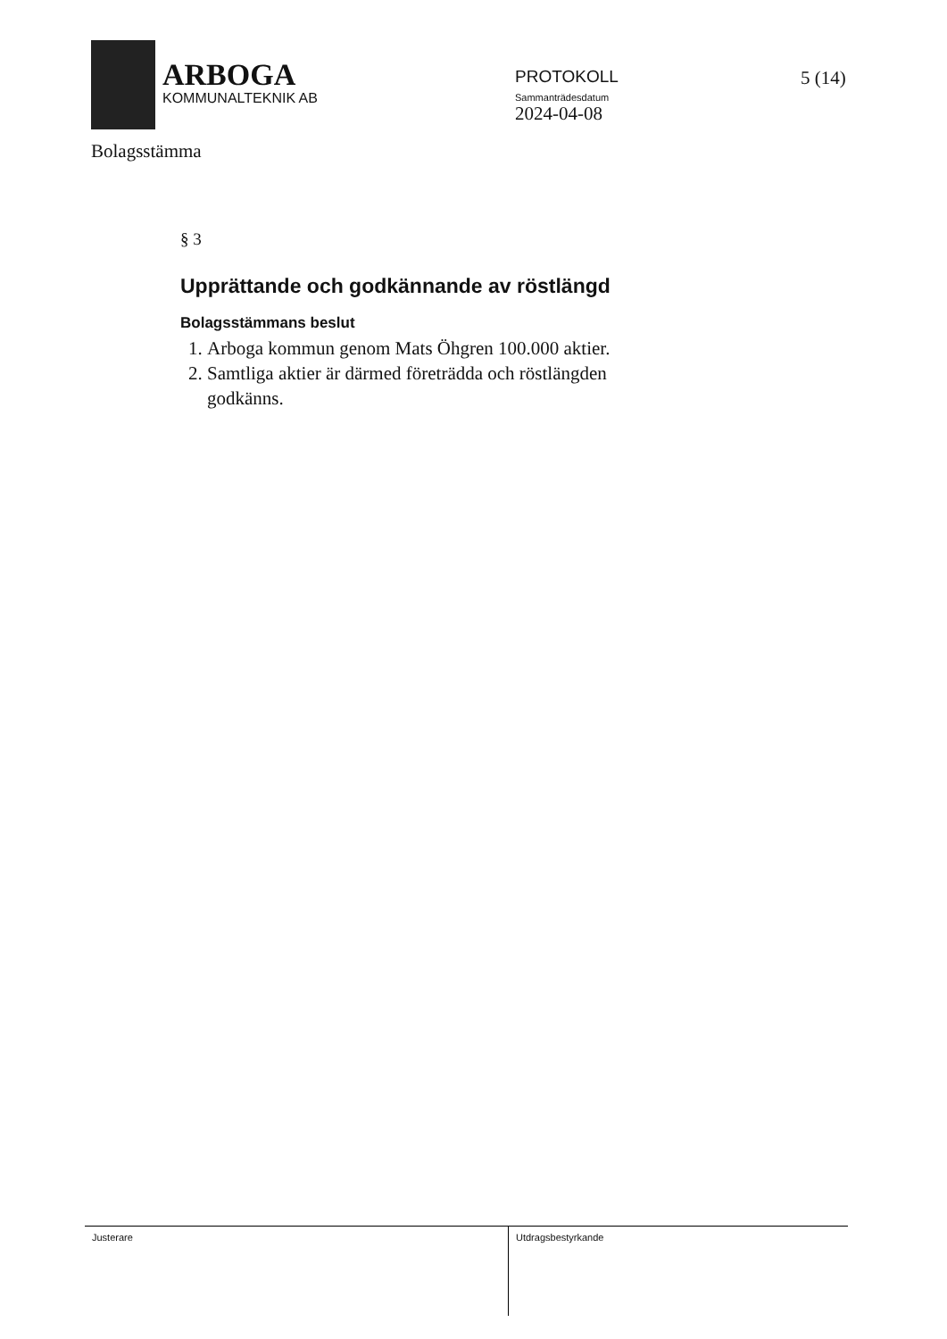ARBOGA
KOMMUNALTEKNIK AB
PROTOKOLL
Sammanträdesdatum
2024-04-08
5 (14)
Bolagsstämma
§ 3
Upprättande och godkännande av röstlängd
Bolagsstämmans beslut
1. Arboga kommun genom Mats Öhgren 100.000 aktier.
2. Samtliga aktier är därmed företrädda och röstlängden godkänns.
Justerare
Utdragsbestyrkande